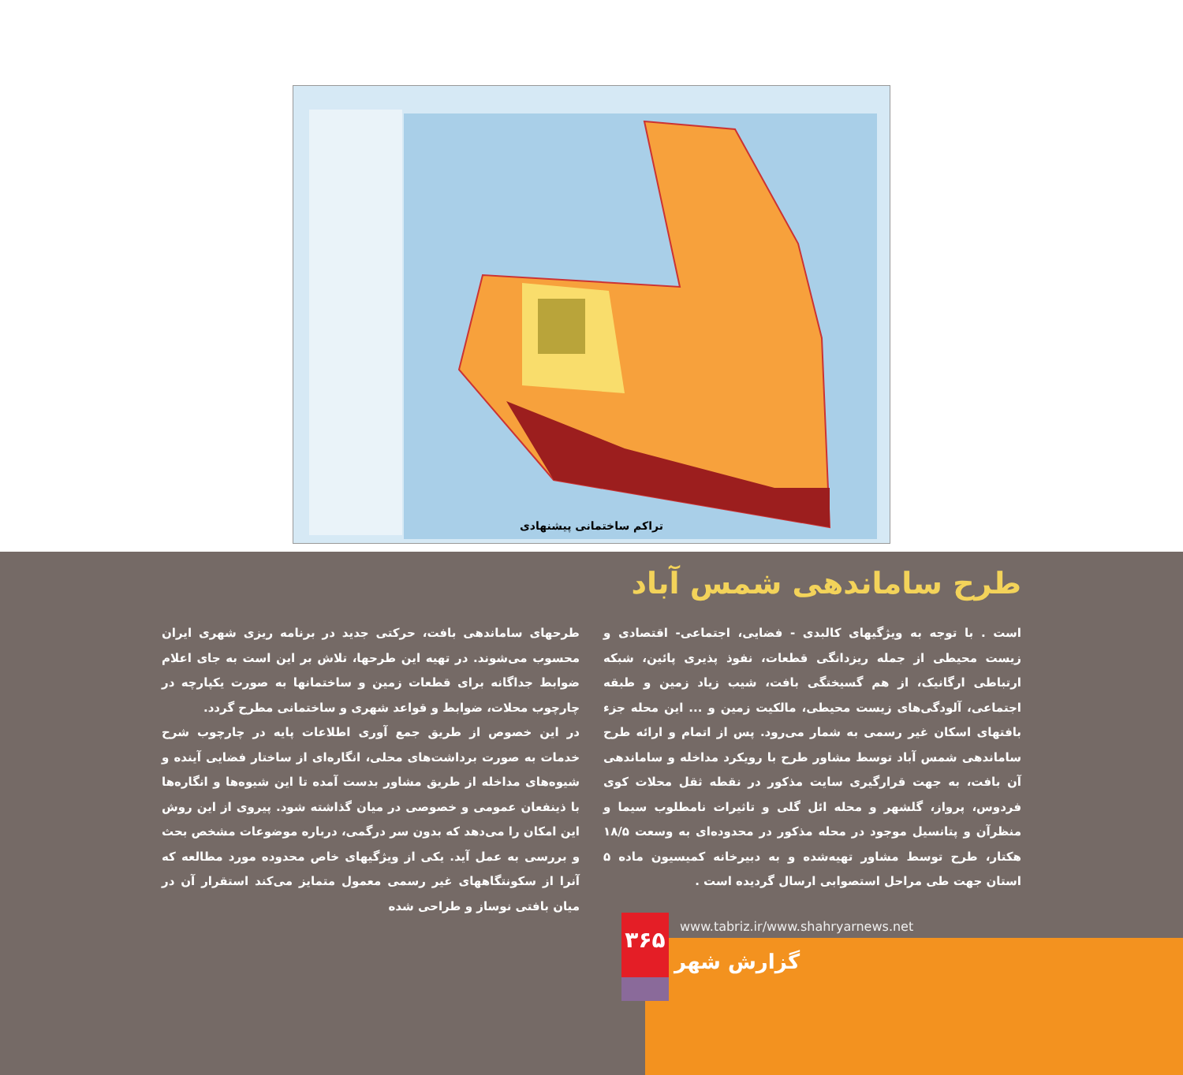تراکم ساختمانی پیشنهادی
طرح ساماندهی شمس آباد
طرحهای ساماندهی بافت، حرکتی جدید در برنامه ریزی شهری ایران محسوب می‌شوند. در تهیه این طرحها، تلاش بر این است به جای اعلام ضوابط جداگانه برای قطعات زمین و ساختمانها به صورت یکپارچه در چارچوب محلات، ضوابط و قواعد شهری و ساختمانی مطرح گردد.
در این خصوص از طریق جمع آوری اطلاعات پایه در چارچوب شرح خدمات به صورت برداشت‌های محلی، انگاره‌ای از ساختار فضایی آینده و شیوه‌های مداخله از طریق مشاور بدست آمده تا این شیوه‌ها و انگاره‌ها با ذینفعان عمومی و خصوصی در میان گذاشته شود. پیروی از این روش این امکان را می‌دهد که بدون سر درگمی، درباره موضوعات مشخص بحث و بررسی به عمل آید. یکی از ویژگیهای خاص محدوده مورد مطالعه که آنرا از سکونتگاههای غیر رسمی معمول متمایز می‌کند استقرار آن در میان بافتی نوساز و طراحی شده
است . با توجه به ویژگیهای کالبدی - فضایی، اجتماعی- اقتصادی و زیست محیطی از جمله ریزدانگی قطعات، نفوذ پذیری پائین، شبکه ارتباطی ارگانیک، از هم گسیختگی بافت، شیب زیاد زمین و طبقه اجتماعی، آلودگی‌های زیست محیطی، مالکیت زمین و ... این محله جزء بافتهای اسکان غیر رسمی به شمار می‌رود. پس از اتمام و ارائه طرح ساماندهی شمس آباد توسط مشاور طرح با رویکرد مداخله و ساماندهی آن بافت، به جهت قرارگیری سایت مذکور در نقطه ثقل محلات کوی فردوس، پرواز، گلشهر و محله ائل گلی و تاثیرات نامطلوب سیما و منظرآن و پتانسیل موجود در محله مذکور در محدوده‌ای به وسعت ۱۸/۵ هکتار، طرح توسط مشاور تهیه‌شده و به دبیرخانه کمیسیون ماده ۵ استان جهت طی مراحل استصوابی ارسال گردیده است .
۳۶۵
www.tabriz.ir/www.shahryarnews.net
گزارش شهر